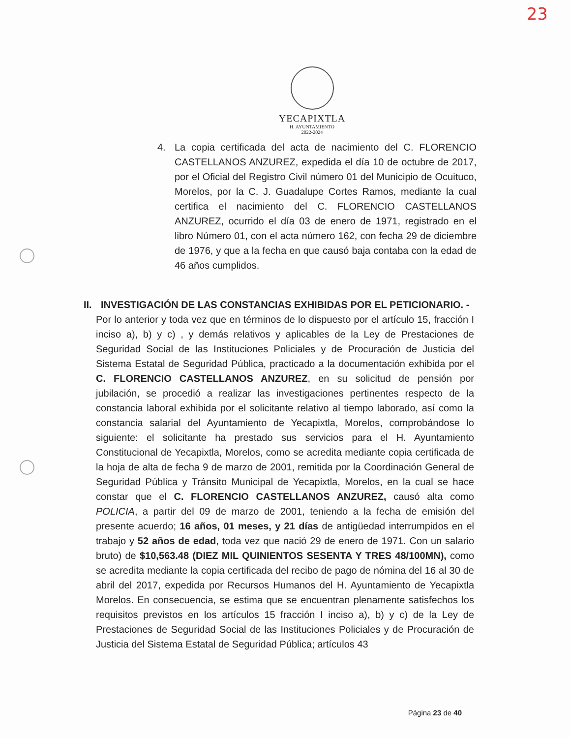23
YECAPIXTLA
H. AYUNTAMIENTO
2022-2024
4. La copia certificada del acta de nacimiento del C. FLORENCIO CASTELLANOS ANZUREZ, expedida el día 10 de octubre de 2017, por el Oficial del Registro Civil número 01 del Municipio de Ocuituco, Morelos, por la C. J. Guadalupe Cortes Ramos, mediante la cual certifica el nacimiento del C. FLORENCIO CASTELLANOS ANZUREZ, ocurrido el día 03 de enero de 1971, registrado en el libro Número 01, con el acta número 162, con fecha 29 de diciembre de 1976, y que a la fecha en que causó baja contaba con la edad de 46 años cumplidos.
II. INVESTIGACIÓN DE LAS CONSTANCIAS EXHIBIDAS POR EL PETICIONARIO. -
Por lo anterior y toda vez que en términos de lo dispuesto por el artículo 15, fracción I inciso a), b) y c) , y demás relativos y aplicables de la Ley de Prestaciones de Seguridad Social de las Instituciones Policiales y de Procuración de Justicia del Sistema Estatal de Seguridad Pública, practicado a la documentación exhibida por el C. FLORENCIO CASTELLANOS ANZUREZ, en su solicitud de pensión por jubilación, se procedió a realizar las investigaciones pertinentes respecto de la constancia laboral exhibida por el solicitante relativo al tiempo laborado, así como la constancia salarial del Ayuntamiento de Yecapixtla, Morelos, comprobándose lo siguiente: el solicitante ha prestado sus servicios para el H. Ayuntamiento Constitucional de Yecapixtla, Morelos, como se acredita mediante copia certificada de la hoja de alta de fecha 9 de marzo de 2001, remitida por la Coordinación General de Seguridad Pública y Tránsito Municipal de Yecapixtla, Morelos, en la cual se hace constar que el C. FLORENCIO CASTELLANOS ANZUREZ, causó alta como POLICIA, a partir del 09 de marzo de 2001, teniendo a la fecha de emisión del presente acuerdo; 16 años, 01 meses, y 21 días de antigüedad interrumpidos en el trabajo y 52 años de edad, toda vez que nació 29 de enero de 1971. Con un salario bruto) de $10,563.48 (DIEZ MIL QUINIENTOS SESENTA Y TRES 48/100MN), como se acredita mediante la copia certificada del recibo de pago de nómina del 16 al 30 de abril del 2017, expedida por Recursos Humanos del H. Ayuntamiento de Yecapixtla Morelos. En consecuencia, se estima que se encuentran plenamente satisfechos los requisitos previstos en los artículos 15 fracción I inciso a), b) y c) de la Ley de Prestaciones de Seguridad Social de las Instituciones Policiales y de Procuración de Justicia del Sistema Estatal de Seguridad Pública; artículos 43
Página 23 de 40